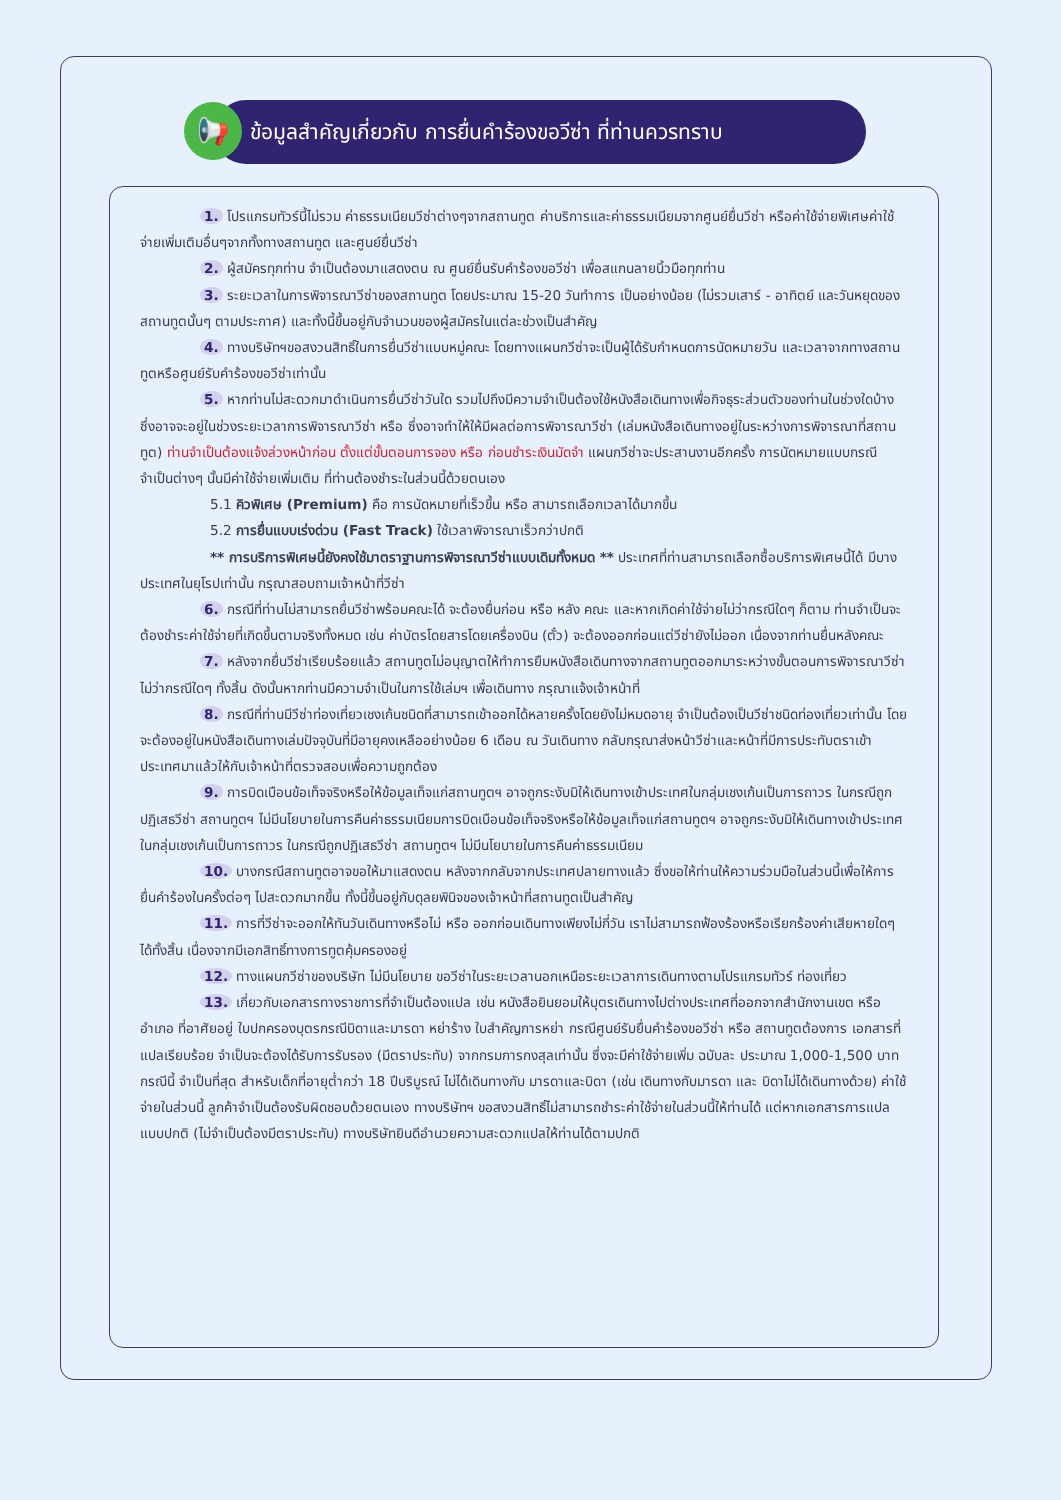📢
ข้อมูลสำคัญเกี่ยวกับ การยื่นคำร้องขอวีซ่า ที่ท่านควรทราบ
1. โปรแกรมทัวร์นี้ไม่รวม ค่าธรรมเนียมวีซ่าต่างๆจากสถานทูต ค่าบริการและค่าธรรมเนียมจากศูนย์ยื่นวีซ่า หรือค่าใช้จ่ายพิเศษค่าใช้จ่ายเพิ่มเติมอื่นๆจากทั้งทางสถานทูต และศูนย์ยื่นวีซ่า
2. ผู้สมัครทุกท่าน จำเป็นต้องมาแสดงตน ณ ศูนย์ยื่นรับคำร้องขอวีซ่า เพื่อสแกนลายนิ้วมือทุกท่าน
3. ระยะเวลาในการพิจารณาวีซ่าของสถานทูต โดยประมาณ 15-20 วันทำการ เป็นอย่างน้อย (ไม่รวมเสาร์ - อาทิตย์ และวันหยุดของสถานทูตนั้นๆ ตามประกาศ) และทั้งนี้ขึ้นอยู่กับจำนวนของผู้สมัครในแต่ละช่วงเป็นสำคัญ
4. ทางบริษัทฯขอสงวนสิทธิ์ในการยื่นวีซ่าแบบหมู่คณะ โดยทางแผนกวีซ่าจะเป็นผู้ได้รับกำหนดการนัดหมายวัน และเวลาจากทางสถานทูตหรือศูนย์รับคำร้องขอวีซ่าเท่านั้น
5. หากท่านไม่สะดวกมาดำเนินการยื่นวีซ่าวันใด รวมไปถึงมีความจำเป็นต้องใช้หนังสือเดินทางเพื่อกิจธุระส่วนตัวของท่านในช่วงใดบ้าง ซึ่งอาจจะอยู่ในช่วงระยะเวลาการพิจารณาวีซ่า หรือ ซึ่งอาจทำให้ให้มีผลต่อการพิจารณาวีซ่า (เล่มหนังสือเดินทางอยู่ในระหว่างการพิจารณาที่สถานทูต) ท่านจำเป็นต้องแจ้งล่วงหน้าก่อน ตั้งแต่ขั้นตอนการจอง หรือ ก่อนชำระเงินมัดจำ แผนกวีซ่าจะประสานงานอีกครั้ง การนัดหมายแบบกรณีจำเป็นต่างๆ นั้นมีค่าใช้จ่ายเพิ่มเติม ที่ท่านต้องชำระในส่วนนี้ด้วยตนเอง
5.1 คิวพิเศษ (Premium) คือ การนัดหมายที่เร็วขึ้น หรือ สามารถเลือกเวลาได้มากขึ้น
5.2 การยื่นแบบเร่งด่วน (Fast Track) ใช้เวลาพิจารณาเร็วกว่าปกติ
** การบริการพิเศษนี้ยังคงใช้มาตราฐานการพิจารณาวีซ่าแบบเดิมทั้งหมด ** ประเทศที่ท่านสามารถเลือกซื้อบริการพิเศษนี้ได้ มีบางประเทศในยุโรปเท่านั้น กรุณาสอบถามเจ้าหน้าที่วีซ่า
6. กรณีที่ท่านไม่สามารถยื่นวีซ่าพร้อมคณะได้ จะต้องยื่นก่อน หรือ หลัง คณะ และหากเกิดค่าใช้จ่ายไม่ว่ากรณีใดๆ ก็ตาม ท่านจำเป็นจะต้องชำระค่าใช้จ่ายที่เกิดขึ้นตามจริงทั้งหมด เช่น ค่าบัตรโดยสารโดยเครื่องบิน (ตั๋ว) จะต้องออกก่อนแต่วีซ่ายังไม่ออก เนื่องจากท่านยื่นหลังคณะ
7. หลังจากยื่นวีซ่าเรียบร้อยแล้ว สถานทูตไม่อนุญาตให้ทำการยืมหนังสือเดินทางจากสถานทูตออกมาระหว่างขั้นตอนการพิจารณาวีซ่าไม่ว่ากรณีใดๆ ทั้งสิ้น ดังนั้นหากท่านมีความจำเป็นในการใช้เล่มฯ เพื่อเดินทาง กรุณาแจ้งเจ้าหน้าที่
8. กรณีที่ท่านมีวีซ่าท่องเที่ยวเชงเก้นชนิดที่สามารถเข้าออกได้หลายครั้งโดยยังไม่หมดอายุ จำเป็นต้องเป็นวีซ่าชนิดท่องเที่ยวเท่านั้น โดยจะต้องอยู่ในหนังสือเดินทางเล่มปัจจุบันที่มีอายุคงเหลืออย่างน้อย 6 เดือน ณ วันเดินทาง กลับกรุณาส่งหน้าวีซ่าและหน้าที่มีการประทับตราเข้าประเทศมาแล้วให้กับเจ้าหน้าที่ตรวจสอบเพื่อความถูกต้อง
9. การบิดเบือนข้อเท็จจริงหรือให้ข้อมูลเท็จแก่สถานทูตฯ อาจถูกระงับมิให้เดินทางเข้าประเทศในกลุ่มเชงเก้นเป็นการถาวร ในกรณีถูกปฏิเสธวีซ่า สถานทูตฯ ไม่มีนโยบายในการคืนค่าธรรมเนียมการบิดเบือนข้อเท็จจริงหรือให้ข้อมูลเท็จแก่สถานทูตฯ อาจถูกระงับมิให้เดินทางเข้าประเทศในกลุ่มเชงเก้นเป็นการถาวร ในกรณีถูกปฏิเสธวีซ่า สถานทูตฯ ไม่มีนโยบายในการคืนค่าธรรมเนียม
10. บางกรณีสถานทูตอาจขอให้มาแสดงตน หลังจากกลับจากประเทศปลายทางแล้ว ซึ่งขอให้ท่านให้ความร่วมมือในส่วนนี้เพื่อให้การยื่นคำร้องในครั้งต่อๆ ไปสะดวกมากขึ้น ทั้งนี้ขึ้นอยู่กับดุลยพินิจของเจ้าหน้าที่สถานทูตเป็นสำคัญ
11. การที่วีซ่าจะออกให้ทันวันเดินทางหรือไม่ หรือ ออกก่อนเดินทางเพียงไม่กี่วัน เราไม่สามารถฟ้องร้องหรือเรียกร้องค่าเสียหายใดๆ ได้ทั้งสิ้น เนื่องจากมีเอกสิทธิ์ทางการทูตคุ้มครองอยู่
12. ทางแผนกวีซ่าของบริษัท ไม่มีนโยบาย ขอวีซ่าในระยะเวลานอกเหนือระยะเวลาการเดินทางตามโปรแกรมทัวร์ ท่องเที่ยว
13. เกี่ยวกับเอกสารทางราชการที่จำเป็นต้องแปล เช่น หนังสือยินยอมให้บุตรเดินทางไปต่างประเทศที่ออกจากสำนักงานเขต หรือ อำเภอ ที่อาศัยอยู่ ใบปกครองบุตรกรณีบิดาและมารดา หย่าร้าง ใบสำคัญการหย่า กรณีศูนย์รับยื่นคำร้องขอวีซ่า หรือ สถานทูตต้องการ เอกสารที่แปลเรียบร้อย จำเป็นจะต้องได้รับการรับรอง (มีตราประทับ) จากกรมการกงสุลเท่านั้น ซึ่งจะมีค่าใช้จ่ายเพิ่ม ฉบับละ ประมาณ 1,000-1,500 บาท กรณีนี้ จำเป็นที่สุด สำหรับเด็กที่อายุต่ำกว่า 18 ปีบริบูรณ์ ไม่ได้เดินทางกับ มารดาและบิดา (เช่น เดินทางกับมารดา และ บิดาไม่ได้เดินทางด้วย) ค่าใช้จ่ายในส่วนนี้ ลูกค้าจำเป็นต้องรับผิดชอบด้วยตนเอง ทางบริษัทฯ ขอสงวนสิทธิ์ไม่สามารถชำระค่าใช้จ่ายในส่วนนี้ให้ท่านได้ แต่หากเอกสารการแปลแบบปกติ (ไม่จำเป็นต้องมีตราประทับ) ทางบริษัทยินดีอำนวยความสะดวกแปลให้ท่านได้ตามปกติ